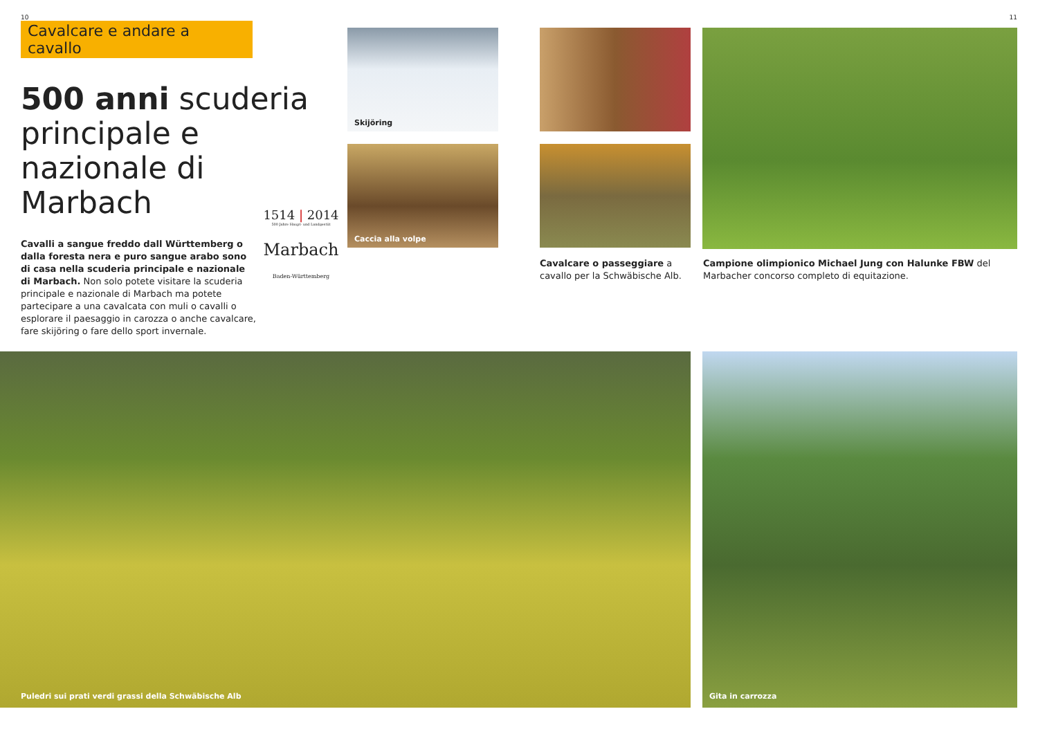10 11
Cavalcare e andare a cavallo
500 anni scuderia principale e nazionale di Marbach
Cavalli a sangue freddo dall Württemberg o dalla foresta nera e puro sangue arabo sono di casa nella scuderia principale e nazionale di Marbach. Non solo potete visitare la scuderia principale e nazionale di Marbach ma potete partecipare a una cavalcata con muli o cavalli o esplorare il paesaggio in carozza o anche cavalcare, fare skijöring o fare dello sport invernale.
1514 | 2014
500 Jahre Haupt- und Landgestüt
Marbach
Baden-Württemberg
Skijöring
Caccia alla volpe
Cavalcare o passeggiare a cavallo per la Schwäbische Alb.
Campione olimpionico Michael Jung con Halunke FBW del Marbacher concorso completo di equitazione.
Puledri sui prati verdi grassi della Schwäbische Alb Gita in carrozza